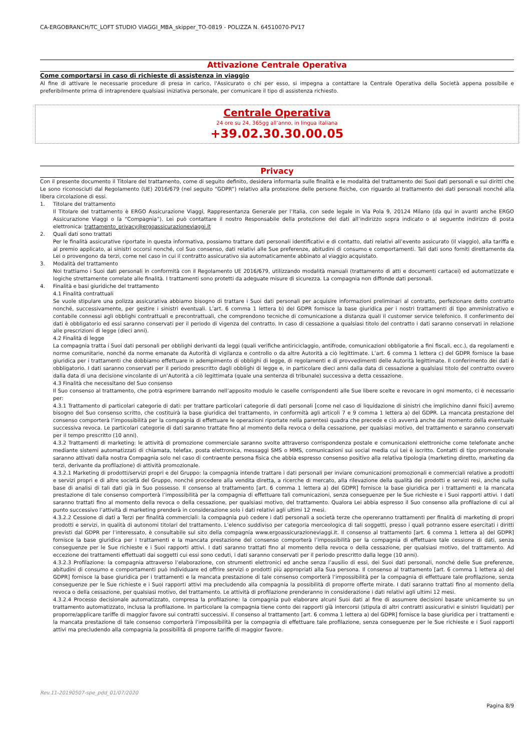CA-ERGOBRANCH/TC_LOFT STUDIO VIAGGI_MBA_skipper_TO-0819 - POLIZZA N. 64510070-PV17
Attivazione Centrale Operativa
Come comportarsi in caso di richieste di assistenza in viaggio
Al fine di attivare le necessarie procedure di presa in carico, l'Assicurato o chi per esso, si impegna a contattare la Centrale Operativa della Società appena possibile e preferibilmente prima di intraprendere qualsiasi iniziativa personale, per comunicare il tipo di assistenza richiesto.
Centrale Operativa
24 ore su 24, 365gg all’anno, in lingua italiana
+39.02.30.30.00.05
Privacy
Con il presente documento il Titolare del trattamento, come di seguito definito, desidera informarla sulle finalità e le modalità del trattamento dei Suoi dati personali e sui diritti che Le sono riconosciuti dal Regolamento (UE) 2016/679 (nel seguito “GDPR”) relativo alla protezione delle persone fisiche, con riguardo al trattamento dei dati personali nonché alla libera circolazione di essi.
1. Titolare del trattamento
Il Titolare del trattamento è ERGO Assicurazione Viaggi, Rappresentanza Generale per l’Italia, con sede legale in Via Pola 9, 20124 Milano (da qui in avanti anche ERGO Assicurazione Viaggi o la “Compagnia”). Lei può contattare il nostro Responsabile della protezione dei dati all’indirizzo sopra indicato o al seguente indirizzo di posta elettronica: trattamento_privacy@ergoassicurazioneviaggi.it
2. Quali dati sono trattati
Per le finalità assicurative riportate in questa informativa, possiamo trattare dati personali identificativi e di contatto, dati relativi all’evento assicurato (il viaggio), alla tariffa e al premio applicato, ai sinistri occorsi nonché, col Suo consenso, dati relativi alle Sue preferenze, abitudini di consumo e comportamenti. Tali dati sono forniti direttamente da Lei o provengono da terzi, come nel caso in cui il contratto assicurativo sia automaticamente abbinato al viaggio acquistato.
3. Modalità del trattamento
Noi trattiamo i Suoi dati personali in conformità con il Regolamento UE 2016/679, utilizzando modalità manuali (trattamento di atti e documenti cartacei) ed automatizzate e logiche strettamente correlate alle finalità. I trattamenti sono protetti da adeguate misure di sicurezza. La compagnia non diffonde dati personali.
4. Finalità e basi giuridiche del trattamento
4.1 Finalità contrattuali
Se vuole stipulare una polizza assicurativa abbiamo bisogno di trattare i Suoi dati personali per acquisire informazioni preliminari al contratto, perfezionare detto contratto nonché, successivamente, per gestire i sinistri eventuali. L’art. 6 comma 1 lettera b) del GDPR fornisce la base giuridica per i nostri trattamenti di tipo amministrativo e contabile connessi agli obblighi contrattuali e precontrattuali, che comprendono tecniche di comunicazione a distanza quali il customer service telefonico. Il conferimento dei dati è obbligatorio ed essi saranno conservati per il periodo di vigenza del contratto. In caso di cessazione a qualsiasi titolo del contratto i dati saranno conservati in relazione alle prescrizioni di legge (dieci anni).
4.2 Finalità di legge
La compagnia tratta i Suoi dati personali per obblighi derivanti da leggi (quali verifiche antiriciclaggio, antifrode, comunicazioni obbligatorie a fini fiscali, ecc.), da regolamenti e norme comunitarie, nonché da norme emanate da Autorità di vigilanza e controllo o da altre Autorità a ciò legittimate. L’art. 6 comma 1 lettera c) del GDPR fornisce la base giuridica per i trattamenti che dobbiamo effettuare in adempimento di obblighi di legge, di regolamenti e di provvedimenti delle Autorità legittimate. Il conferimento dei dati è obbligatorio. I dati saranno conservati per il periodo prescritto dagli obblighi di legge e, in particolare dieci anni dalla data di cessazione a qualsiasi titolo del contratto ovvero dalla data di una decisione vincolante di un’Autorità a ciò legittimata (quale una sentenza di tribunale) successiva a detta cessazione.
4.3 Finalità che necessitano del Suo consenso
Il Suo consenso al trattamento, che potrà esprimere barrando nell’apposito modulo le caselle corrispondenti alle Sue libere scelte e revocare in ogni momento, ci è necessario per:
4.3.1 Trattamento di particolari categorie di dati: per trattare particolari categorie di dati personali [come nel caso di liquidazione di sinistri che implichino danni fisici] avremo bisogno del Suo consenso scritto, che costituirà la base giuridica del trattamento, in conformità agli articoli 7 e 9 comma 1 lettera a) del GDPR. La mancata prestazione del consenso comporterà l’impossibilità per la compagnia di effettuare le operazioni riportate nella parentesi quadra che precede e ciò avverrà anche dal momento della eventuale successiva revoca. Le particolari categorie di dati saranno trattate fino al momento della revoca o della cessazione, per qualsiasi motivo, del trattamento e saranno conservati per il tempo prescritto (10 anni).
4.3.2 Trattamenti di marketing: le attività di promozione commerciale saranno svolte attraverso corrispondenza postale e comunicazioni elettroniche come telefonate anche mediante sistemi automatizzati di chiamata, telefax, posta elettronica, messaggi SMS o MMS, comunicazioni sui social media cui Lei è iscritto. Contatti di tipo promozionale saranno attivati dalla nostra Compagnia solo nel caso di contraente persona fisica che abbia espresso consenso positivo alla relativa tipologia (marketing diretto, marketing da terzi, derivante da profilazione) di attività promozionale.
4.3.2.1 Marketing di prodotti/servizi propri e del Gruppo: la compagnia intende trattare i dati personali per inviare comunicazioni promozionali e commerciali relative a prodotti e servizi propri e di altre società del Gruppo, nonché procedere alla vendita diretta, a ricerche di mercato, alla rilevazione della qualità dei prodotti e servizi resi, anche sulla base di analisi di tali dati già in Suo possesso. Il consenso al trattamento [art. 6 comma 1 lettera a) del GDPR] fornisce la base giuridica per i trattamenti e la mancata prestazione di tale consenso comporterà l’impossibilità per la compagnia di effettuare tali comunicazioni, senza conseguenze per le Sue richieste e i Suoi rapporti attivi. I dati saranno trattati fino al momento della revoca o della cessazione, per qualsiasi motivo, del trattamento. Qualora Lei abbia espresso il Suo consenso alla profilazione di cui al punto successivo l’attività di marketing prenderà in considerazione solo i dati relativi agli ultimi 12 mesi.
4.3.2.2 Cessione di dati a Terzi per finalità commerciali: la compagnia può cedere i dati personali a società terze che opereranno trattamenti per finalità di marketing di propri prodotti e servizi, in qualità di autonomi titolari del trattamento. L’elenco suddiviso per categoria merceologica di tali soggetti, presso i quali potranno essere esercitati i diritti previsti dal GDPR per l’interessato, è consultabile sul sito della compagnia www.ergoassicurazioneviaggi.it. Il consenso al trattamento [art. 6 comma 1 lettera a) del GDPR] fornisce la base giuridica per i trattamenti e la mancata prestazione del consenso comporterà l’impossibilità per la compagnia di effettuare tale cessione di dati, senza conseguenze per le Sue richieste e i Suoi rapporti attivi. I dati saranno trattati fino al momento della revoca o della cessazione, per qualsiasi motivo, del trattamento. Ad eccezione dei trattamenti effettuati dai soggetti cui essi sono ceduti, i dati saranno conservati per il periodo prescritto dalla legge (10 anni).
4.3.2.3 Profilazione: la compagnia attraverso l’elaborazione, con strumenti elettronici ed anche senza l’ausilio di essi, dei Suoi dati personali, nonché delle Sue preferenze, abitudini di consumo e comportamenti può individuare ed offrire servizi o prodotti più appropriati alla Sua persona. Il consenso al trattamento [art. 6 comma 1 lettera a) del GDPR] fornisce la base giuridica per i trattamenti e la mancata prestazione di tale consenso comporterà l’impossibilità per la compagnia di effettuare tale profilazione, senza conseguenze per le Sue richieste e i Suoi rapporti attivi ma precludendo alla compagnia la possibilità di proporre offerte mirate. I dati saranno trattati fino al momento della revoca o della cessazione, per qualsiasi motivo, del trattamento. Le attività di profilazione prenderanno in considerazione i dati relativi agli ultimi 12 mesi.
4.3.2.4 Processo decisionale automatizzato, compresa la profilazione: la compagnia può elaborare alcuni Suoi dati al fine di assumere decisioni basate unicamente su un trattamento automatizzato, inclusa la profilazione. In particolare la compagnia tiene conto dei rapporti già intercorsi (stipula di altri contratti assicurativi e sinistri liquidati) per proporre/applicare tariffe di maggior favore sui contratti successivi. Il consenso al trattamento [art. 6 comma 1 lettera a) del GDPR] fornisce la base giuridica per i trattamenti e la mancata prestazione di tale consenso comporterà l’impossibilità per la compagnia di effettuare tale profilazione, senza conseguenze per le Sue richieste e i Suoi rapporti attivi ma precludendo alla compagnia la possibilità di proporre tariffe di maggior favore.
Rev.11-20190507-spe_pdd_01/07/2020
Pagina 8/9